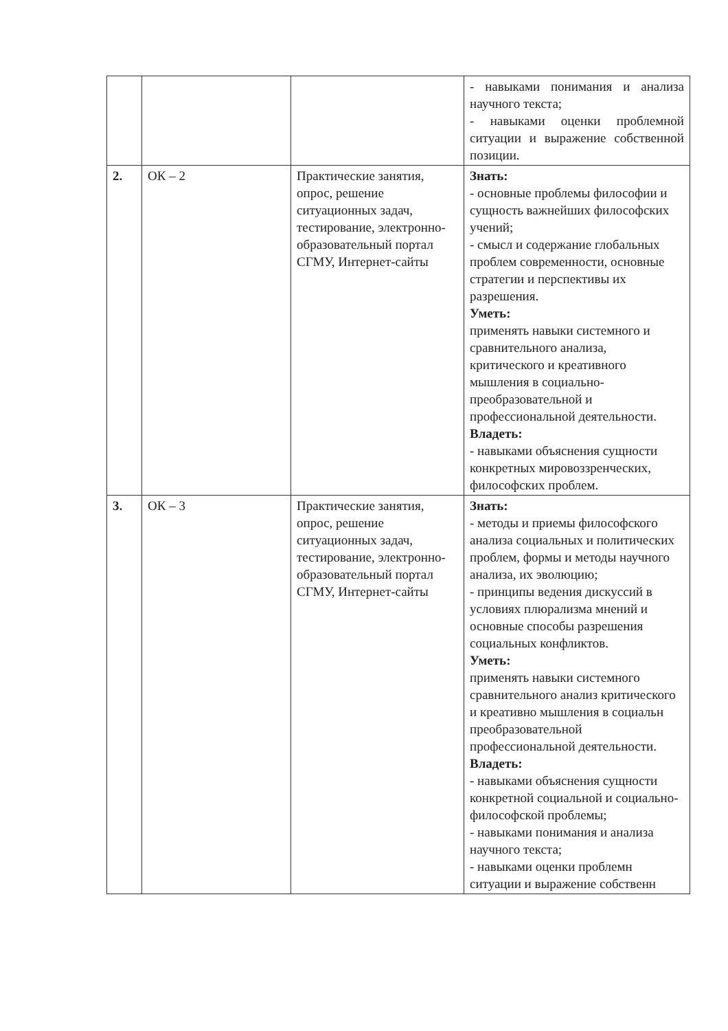| | | | - навыками понимания и анализа научного текста; - навыками оценки проблемной ситуации и выражение собственной позиции. |
| 2. | ОК – 2 | Практические занятия, опрос, решение ситуационных задач, тестирование, электронно-образовательный портал СГМУ, Интернет-сайты | Знать: - основные проблемы философии и сущность важнейших философских учений; - смысл и содержание глобальных проблем современности, основные стратегии и перспективы их разрешения. Уметь: применять навыки системного и сравнительного анализа, критического и креативного мышления в социально-преобразовательной и профессиональной деятельности. Владеть: - навыками объяснения сущности конкретных мировоззренческих, философских проблем. |
| 3. | ОК – 3 | Практические занятия, опрос, решение ситуационных задач, тестирование, электронно-образовательный портал СГМУ, Интернет-сайты | Знать: - методы и приемы философского анализа социальных и политических проблем, формы и методы научного анализа, их эволюцию; - принципы ведения дискуссий в условиях плюрализма мнений и основные способы разрешения социальных конфликтов. Уметь: применять навыки системного сравнительного анализ критического и креативно мышления в социальн преобразовательной профессиональной деятельности. Владеть: - навыками объяснения сущности конкретной социальной и социально-философской проблемы; - навыками понимания и анализа научного текста; - навыками оценки проблемн ситуации и выражение собственн |